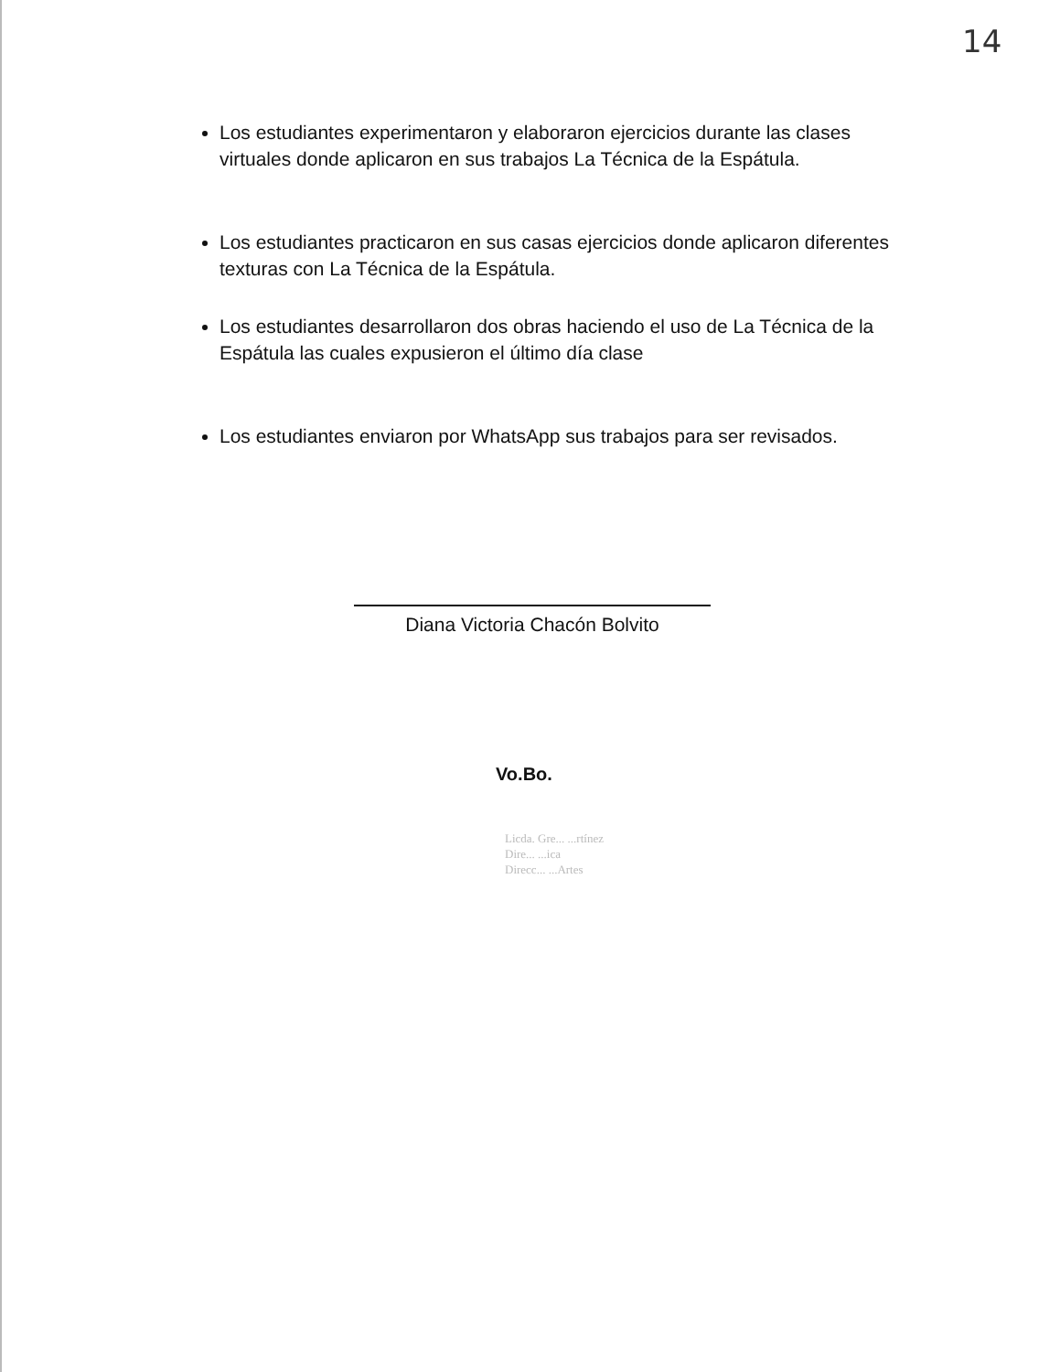14
Los estudiantes experimentaron y elaboraron ejercicios durante las clases virtuales donde aplicaron en sus trabajos La Técnica de la Espátula.
Los estudiantes practicaron en sus casas ejercicios donde aplicaron diferentes texturas con La Técnica de la Espátula.
Los estudiantes desarrollaron dos obras haciendo el uso de La Técnica de la Espátula las cuales expusieron el último día clase
Los estudiantes enviaron por WhatsApp sus trabajos para ser revisados.
Diana Victoria Chacón Bolvito
Vo.Bo.
Licda. Gre... ...rtínez
Dire... ...ica
Direcc... ...Artes